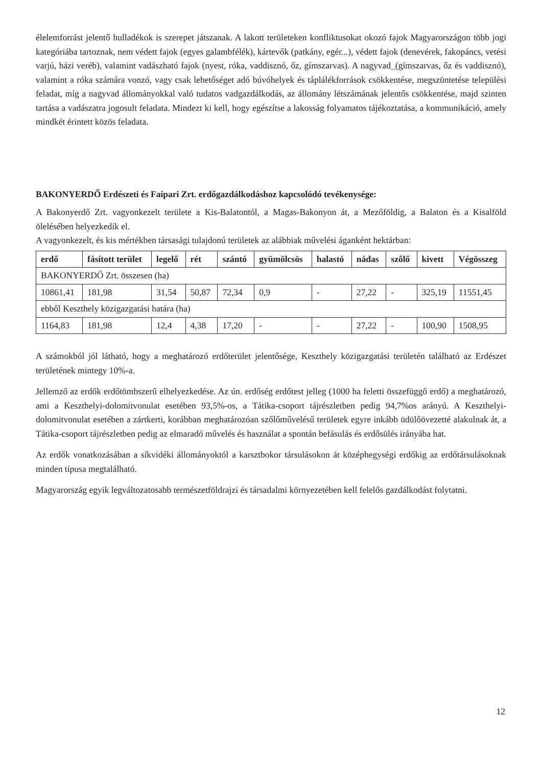élelemforrást jelentő hulladékok is szerepet játszanak. A lakott területeken konfliktusokat okozó fajok Magyarországon több jogi kategóriába tartoznak, nem védett fajok (egyes galambfélék), kártevők (patkány, egér...), védett fajok (denevérek, fakopáncs, vetési varjú, házi veréb), valamint vadászható fajok (nyest, róka, vaddisznó, őz, gímszarvas). A nagyvad_(gímszarvas, őz és vaddisznó), valamint a róka számára vonzó, vagy csak lehetőséget adó búvóhelyek és táplálékforrások csökkentése, megszüntetése települési feladat, míg a nagyvad állományokkal való tudatos vadgazdálkodás, az állomány létszámának jelentős csökkentése, majd szinten tartása a vadászatra jogosult feladata. Mindezt ki kell, hogy egészítse a lakosság folyamatos tájékoztatása, a kommunikáció, amely mindkét érintett közös feladata.
BAKONYERDŐ Erdészeti és Faipari Zrt. erdőgazdálkodáshoz kapcsolódó tevékenysége:
A Bakonyerdő Zrt. vagyonkezelt területe a Kis-Balatontól, a Magas-Bakonyon át, a Mezőföldig, a Balaton és a Kisalföld ölelésében helyezkedik el.
A vagyonkezelt, és kis mértékben társasági tulajdonú területek az alábbiak művelési áganként hektárban:
| erdő | fásított terület | legelő | rét | szántó | gyümölcsös | halastó | nádas | szőlő | kivett | Végösszeg |
| --- | --- | --- | --- | --- | --- | --- | --- | --- | --- | --- |
| BAKONYERDŐ Zrt. összesen (ha) | | | | | | | | | | |
| 10861,41 | 181,98 | 31,54 | 50,87 | 72,34 | 0,9 | - | 27,22 | - | 325,19 | 11551,45 |
| ebből Keszthely közigazgatási határa (ha) | | | | | | | | | | |
| 1164,83 | 181,98 | 12,4 | 4,38 | 17,20 | - | - | 27,22 | - | 100,90 | 1508,95 |
A számokból jól látható, hogy a meghatározó erdőterület jelentősége, Keszthely közigazgatási területén található az Erdészet területének mintegy 10%-a.
Jellemző az erdők erdőtömbszerű elhelyezkedése. Az ún. erdőség erdőtest jelleg (1000 ha feletti összefüggő erdő) a meghatározó, ami a Keszthelyi-dolomitvonulat esetében 93,5%-os, a Tátika-csoport tájrészletben pedig 94,7%os arányú. A Keszthelyi-dolomitvonulat esetében a zártkerti, korábban meghatározóan szőlőművelésű területek egyre inkább üdülőövezetté alakulnak át, a Tátika-csoport tájrészletben pedig az elmaradó művelés és használat a spontán befásulás és erdősülés irányába hat.
Az erdők vonatkozásában a síkvidéki állományoktól a karsztbokor társulásokon át középhegységi erdőkig az erdőtársulásoknak minden típusa megtalálható.
Magyarország egyik legváltozatosabb természetföldrajzi és társadalmi környezetében kell felelős gazdálkodást folytatni.
12